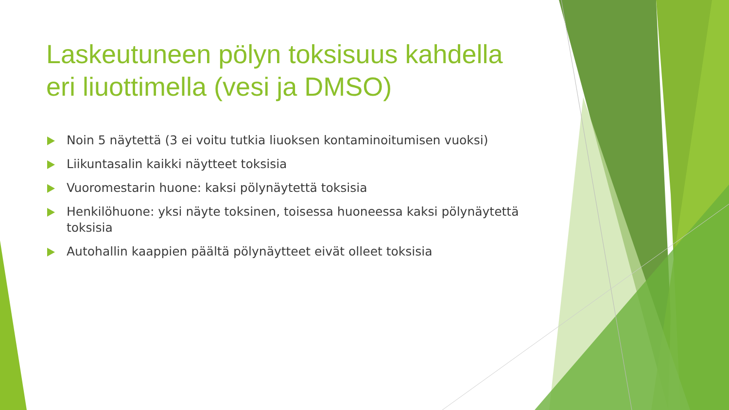Laskeutuneen pölyn toksisuus kahdella eri liuottimella (vesi ja DMSO)
Noin 5 näytettä (3 ei voitu tutkia liuoksen kontaminoitumisen vuoksi)
Liikuntasalin kaikki näytteet toksisia
Vuoromestarin huone: kaksi pölynäytettä toksisia
Henkilöhuone: yksi näyte toksinen, toisessa huoneessa kaksi pölynäytettä toksisia
Autohallin kaappien päältä pölynäytteet eivät olleet toksisia